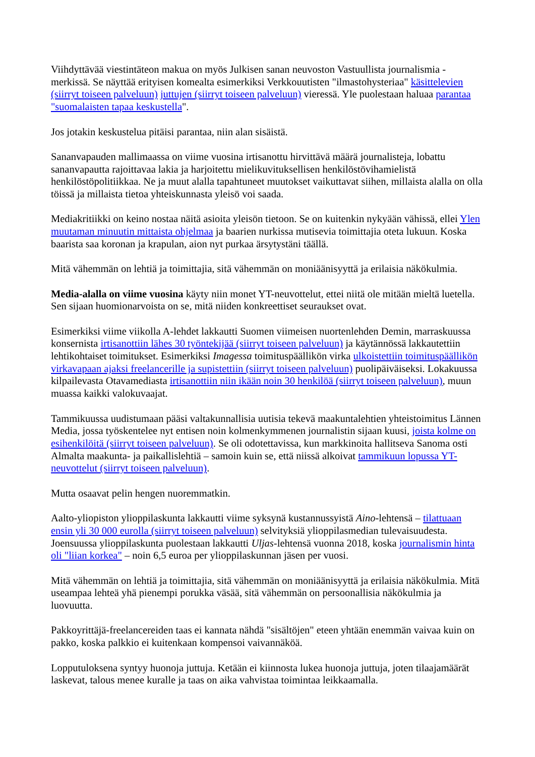Viihdyttävää viestintäteon makua on myös Julkisen sanan neuvoston Vastuullista journalismia -merkissä. Se näyttää erityisen komealta esimerkiksi Verkkouutisten "ilmastohysteriaa" käsittelevien (siirryt toiseen palveluun) juttujen (siirryt toiseen palveluun) vieressä. Yle puolestaan haluaa parantaa "suomalaisten tapaa keskustella".
Jos jotakin keskustelua pitäisi parantaa, niin alan sisäistä.
Sananvapauden mallimaassa on viime vuosina irtisanottu hirvittävä määrä journalisteja, lobattu sananvapautta rajoittavaa lakia ja harjoitettu mielikuvituksellisen henkilöstövihamielistä henkilöstöpolitiikkaa. Ne ja muut alalla tapahtuneet muutokset vaikuttavat siihen, millaista alalla on olla töissä ja millaista tietoa yhteiskunnasta yleisö voi saada.
Mediakritiikki on keino nostaa näitä asioita yleisön tietoon. Se on kuitenkin nykyään vähissä, ellei Ylen muutaman minuutin mittaista ohjelmaa ja baarien nurkissa mutisevia toimittajia oteta lukuun. Koska baarista saa koronan ja krapulan, aion nyt purkaa ärsytystäni täällä.
Mitä vähemmän on lehtiä ja toimittajia, sitä vähemmän on moniäänisyyttä ja erilaisia näkökulmia.
Media-alalla on viime vuosina käyty niin monet YT-neuvottelut, ettei niitä ole mitään mieltä luetella. Sen sijaan huomionarvoista on se, mitä niiden konkreettiset seuraukset ovat.
Esimerkiksi viime viikolla A-lehdet lakkautti Suomen viimeisen nuortenlehden Demin, marraskuussa konsernista irtisanottiin lähes 30 työntekijää (siirryt toiseen palveluun) ja käytännössä lakkautettiin lehtikohtaiset toimitukset. Esimerkiksi Imagessa toimituspäällikön virka ulkoistettiin toimituspäällikön virkavapaan ajaksi freelancerille ja supistettiin (siirryt toiseen palveluun) puolipäiväiseksi. Lokakuussa kilpailevasta Otavamediasta irtisanottiin niin ikään noin 30 henkilöä (siirryt toiseen palveluun), muun muassa kaikki valokuvaajat.
Tammikuussa uudistumaan pääsi valtakunnallisia uutisia tekevä maakuntalehtien yhteistoimitus Lännen Media, jossa työskentelee nyt entisen noin kolmenkymmenen journalistin sijaan kuusi, joista kolme on esihenkilöitä (siirryt toiseen palveluun). Se oli odotettavissa, kun markkinoita hallitseva Sanoma osti Almalta maakunta- ja paikallislehtiä – samoin kuin se, että niissä alkoivat tammikuun lopussa YT-neuvottelut (siirryt toiseen palveluun).
Mutta osaavat pelin hengen nuoremmatkin.
Aalto-yliopiston ylioppilaskunta lakkautti viime syksynä kustannussyistä Aino-lehtensä – tilattuaan ensin yli 30 000 eurolla (siirryt toiseen palveluun) selvityksiä ylioppilasmedian tulevaisuudesta. Joensuussa ylioppilaskunta puolestaan lakkautti Uljas-lehtensä vuonna 2018, koska journalismin hinta oli "liian korkea" – noin 6,5 euroa per ylioppilaskunnan jäsen per vuosi.
Mitä vähemmän on lehtiä ja toimittajia, sitä vähemmän on moniäänisyyttä ja erilaisia näkökulmia. Mitä useampaa lehteä yhä pienempi porukka väsää, sitä vähemmän on persoonallisia näkökulmia ja luovuutta.
Pakkoyrittäjä-freelancereiden taas ei kannata nähdä "sisältöjen" eteen yhtään enemmän vaivaa kuin on pakko, koska palkkio ei kuitenkaan kompensoi vaivannäköä.
Lopputuloksena syntyy huonoja juttuja. Ketään ei kiinnosta lukea huonoja juttuja, joten tilaajamäärät laskevat, talous menee kuralle ja taas on aika vahvistaa toimintaa leikkaamalla.